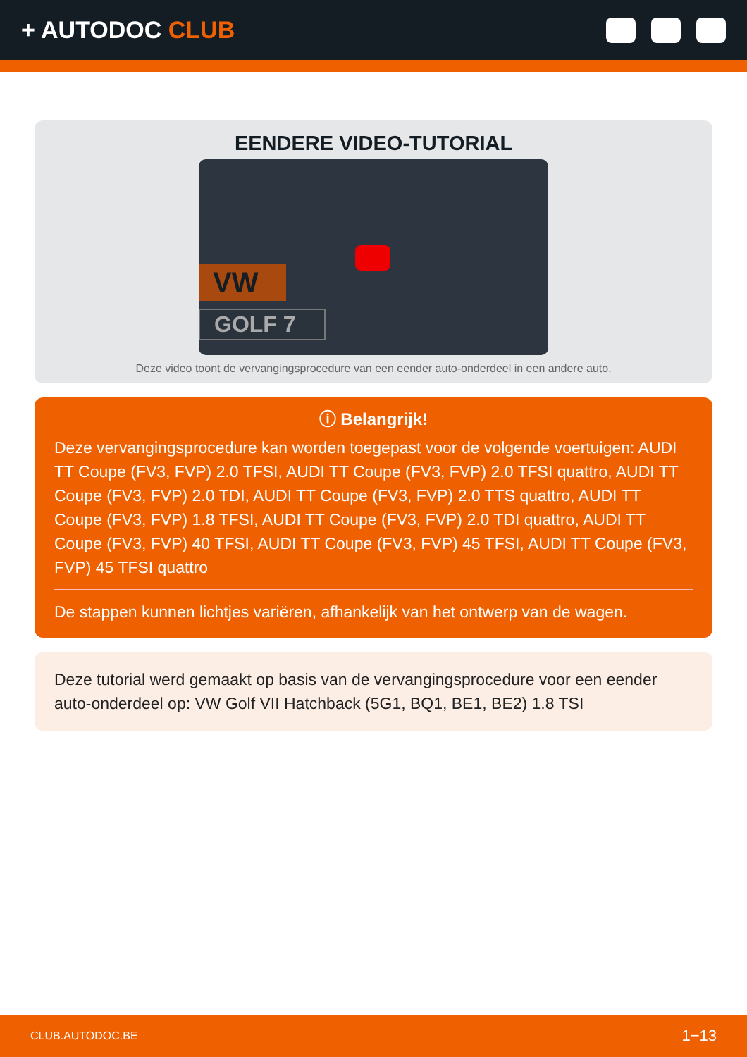+ AUTODOC CLUB
EENDERE VIDEO-TUTORIAL
VW
GOLF 7
Deze video toont de vervangingsprocedure van een eender auto-onderdeel in een andere auto.
ⓘ Belangrijk!
Deze vervangingsprocedure kan worden toegepast voor de volgende voertuigen: AUDI TT Coupe (FV3, FVP) 2.0 TFSI, AUDI TT Coupe (FV3, FVP) 2.0 TFSI quattro, AUDI TT Coupe (FV3, FVP) 2.0 TDI, AUDI TT Coupe (FV3, FVP) 2.0 TTS quattro, AUDI TT Coupe (FV3, FVP) 1.8 TFSI, AUDI TT Coupe (FV3, FVP) 2.0 TDI quattro, AUDI TT Coupe (FV3, FVP) 40 TFSI, AUDI TT Coupe (FV3, FVP) 45 TFSI, AUDI TT Coupe (FV3, FVP) 45 TFSI quattro
De stappen kunnen lichtjes variëren, afhankelijk van het ontwerp van de wagen.
Deze tutorial werd gemaakt op basis van de vervangingsprocedure voor een eender auto-onderdeel op: VW Golf VII Hatchback (5G1, BQ1, BE1, BE2) 1.8 TSI
CLUB.AUTODOC.BE 1−13